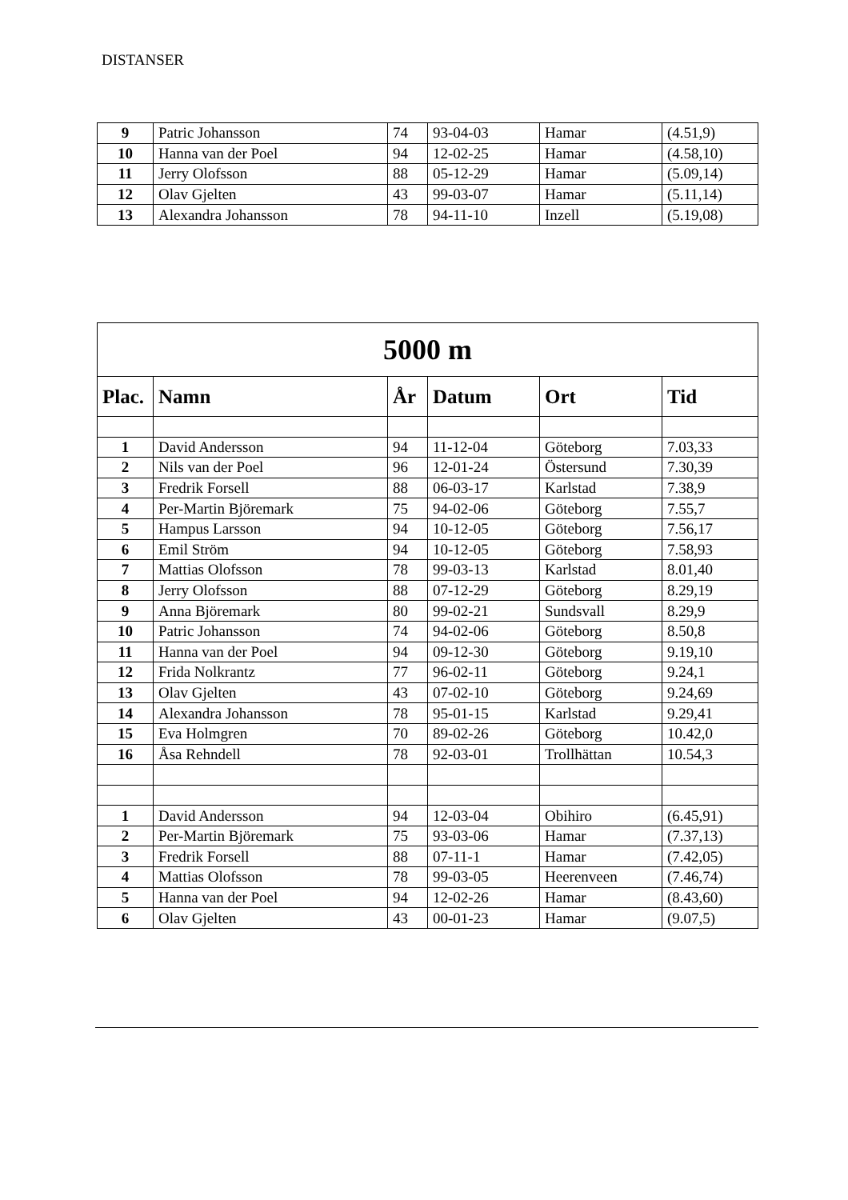DISTANSER
| 9 | Patric Johansson | 74 | 93-04-03 | Hamar | (4.51,9) |
| 10 | Hanna van der Poel | 94 | 12-02-25 | Hamar | (4.58,10) |
| 11 | Jerry Olofsson | 88 | 05-12-29 | Hamar | (5.09,14) |
| 12 | Olav Gjelten | 43 | 99-03-07 | Hamar | (5.11,14) |
| 13 | Alexandra Johansson | 78 | 94-11-10 | Inzell | (5.19,08) |
| 5000 m | | | | | |
| --- | --- | --- | --- | --- | --- |
| Plac. | Namn | År | Datum | Ort | Tid |
| 1 | David Andersson | 94 | 11-12-04 | Göteborg | 7.03,33 |
| 2 | Nils van der Poel | 96 | 12-01-24 | Östersund | 7.30,39 |
| 3 | Fredrik Forsell | 88 | 06-03-17 | Karlstad | 7.38,9 |
| 4 | Per-Martin Björemark | 75 | 94-02-06 | Göteborg | 7.55,7 |
| 5 | Hampus Larsson | 94 | 10-12-05 | Göteborg | 7.56,17 |
| 6 | Emil Ström | 94 | 10-12-05 | Göteborg | 7.58,93 |
| 7 | Mattias Olofsson | 78 | 99-03-13 | Karlstad | 8.01,40 |
| 8 | Jerry Olofsson | 88 | 07-12-29 | Göteborg | 8.29,19 |
| 9 | Anna Björemark | 80 | 99-02-21 | Sundsvall | 8.29,9 |
| 10 | Patric Johansson | 74 | 94-02-06 | Göteborg | 8.50,8 |
| 11 | Hanna van der Poel | 94 | 09-12-30 | Göteborg | 9.19,10 |
| 12 | Frida Nolkrantz | 77 | 96-02-11 | Göteborg | 9.24,1 |
| 13 | Olav Gjelten | 43 | 07-02-10 | Göteborg | 9.24,69 |
| 14 | Alexandra Johansson | 78 | 95-01-15 | Karlstad | 9.29,41 |
| 15 | Eva Holmgren | 70 | 89-02-26 | Göteborg | 10.42,0 |
| 16 | Åsa Rehndell | 78 | 92-03-01 | Trollhättan | 10.54,3 |
| 1 | David Andersson | 94 | 12-03-04 | Obihiro | (6.45,91) |
| 2 | Per-Martin Björemark | 75 | 93-03-06 | Hamar | (7.37,13) |
| 3 | Fredrik Forsell | 88 | 07-11-1 | Hamar | (7.42,05) |
| 4 | Mattias Olofsson | 78 | 99-03-05 | Heerenveen | (7.46,74) |
| 5 | Hanna van der Poel | 94 | 12-02-26 | Hamar | (8.43,60) |
| 6 | Olav Gjelten | 43 | 00-01-23 | Hamar | (9.07,5) |